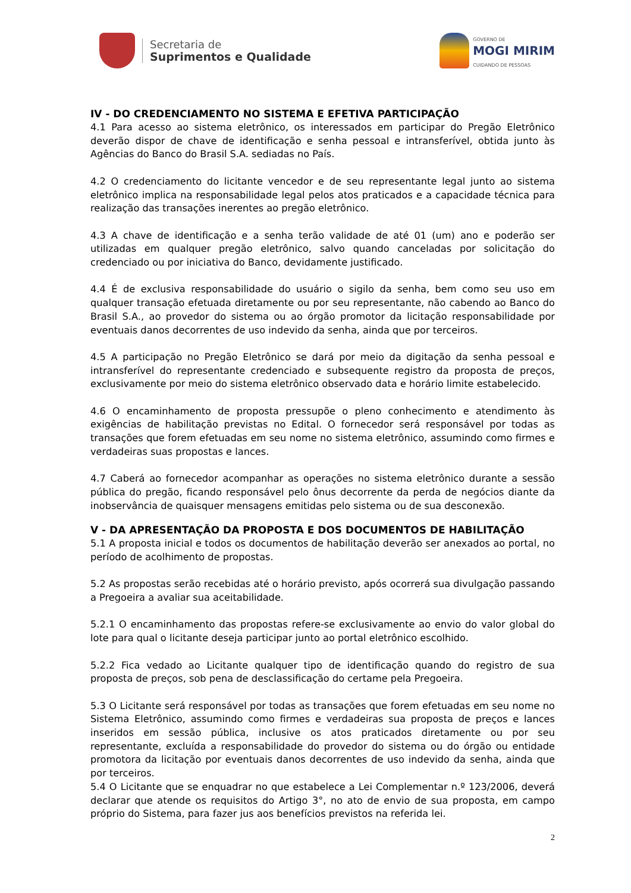Secretaria de
Suprimentos e Qualidade
GOVERNO DE
MOGI MIRIM
CUIDANDO DE PESSOAS
IV - DO CREDENCIAMENTO NO SISTEMA E EFETIVA PARTICIPAÇÃO
4.1 Para acesso ao sistema eletrônico, os interessados em participar do Pregão Eletrônico deverão dispor de chave de identificação e senha pessoal e intransferível, obtida junto às Agências do Banco do Brasil S.A. sediadas no País.
4.2 O credenciamento do licitante vencedor e de seu representante legal junto ao sistema eletrônico implica na responsabilidade legal pelos atos praticados e a capacidade técnica para realização das transações inerentes ao pregão eletrônico.
4.3 A chave de identificação e a senha terão validade de até 01 (um) ano e poderão ser utilizadas em qualquer pregão eletrônico, salvo quando canceladas por solicitação do credenciado ou por iniciativa do Banco, devidamente justificado.
4.4 É de exclusiva responsabilidade do usuário o sigilo da senha, bem como seu uso em qualquer transação efetuada diretamente ou por seu representante, não cabendo ao Banco do Brasil S.A., ao provedor do sistema ou ao órgão promotor da licitação responsabilidade por eventuais danos decorrentes de uso indevido da senha, ainda que por terceiros.
4.5 A participação no Pregão Eletrônico se dará por meio da digitação da senha pessoal e intransferível do representante credenciado e subsequente registro da proposta de preços, exclusivamente por meio do sistema eletrônico observado data e horário limite estabelecido.
4.6 O encaminhamento de proposta pressupõe o pleno conhecimento e atendimento às exigências de habilitação previstas no Edital. O fornecedor será responsável por todas as transações que forem efetuadas em seu nome no sistema eletrônico, assumindo como firmes e verdadeiras suas propostas e lances.
4.7 Caberá ao fornecedor acompanhar as operações no sistema eletrônico durante a sessão pública do pregão, ficando responsável pelo ônus decorrente da perda de negócios diante da inobservância de quaisquer mensagens emitidas pelo sistema ou de sua desconexão.
V - DA APRESENTAÇÃO DA PROPOSTA E DOS DOCUMENTOS DE HABILITAÇÃO
5.1 A proposta inicial e todos os documentos de habilitação deverão ser anexados ao portal, no período de acolhimento de propostas.
5.2 As propostas serão recebidas até o horário previsto, após ocorrerá sua divulgação passando a Pregoeira a avaliar sua aceitabilidade.
5.2.1 O encaminhamento das propostas refere-se exclusivamente ao envio do valor global do lote para qual o licitante deseja participar junto ao portal eletrônico escolhido.
5.2.2 Fica vedado ao Licitante qualquer tipo de identificação quando do registro de sua proposta de preços, sob pena de desclassificação do certame pela Pregoeira.
5.3 O Licitante será responsável por todas as transações que forem efetuadas em seu nome no Sistema Eletrônico, assumindo como firmes e verdadeiras sua proposta de preços e lances inseridos em sessão pública, inclusive os atos praticados diretamente ou por seu representante, excluída a responsabilidade do provedor do sistema ou do órgão ou entidade promotora da licitação por eventuais danos decorrentes de uso indevido da senha, ainda que por terceiros.
5.4 O Licitante que se enquadrar no que estabelece a Lei Complementar n.º 123/2006, deverá declarar que atende os requisitos do Artigo 3°, no ato de envio de sua proposta, em campo próprio do Sistema, para fazer jus aos benefícios previstos na referida lei.
2